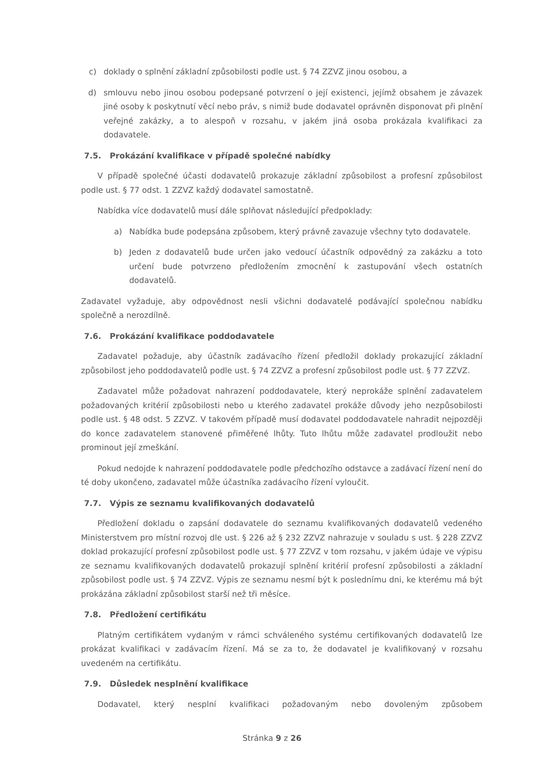c) doklady o splnění základní způsobilosti podle ust. § 74 ZZVZ jinou osobou, a
d) smlouvu nebo jinou osobou podepsané potvrzení o její existenci, jejímž obsahem je závazek jiné osoby k poskytnutí věcí nebo práv, s nimiž bude dodavatel oprávněn disponovat při plnění veřejné zakázky, a to alespoň v rozsahu, v jakém jiná osoba prokázala kvalifikaci za dodavatele.
7.5. Prokázání kvalifikace v případě společné nabídky
V případě společné účasti dodavatelů prokazuje základní způsobilost a profesní způsobilost podle ust. § 77 odst. 1 ZZVZ každý dodavatel samostatně.
Nabídka více dodavatelů musí dále splňovat následující předpoklady:
a) Nabídka bude podepsána způsobem, který právně zavazuje všechny tyto dodavatele.
b) Jeden z dodavatelů bude určen jako vedoucí účastník odpovědný za zakázku a toto určení bude potvrzeno předložením zmocnění k zastupování všech ostatních dodavatelů.
Zadavatel vyžaduje, aby odpovědnost nesli všichni dodavatelé podávající společnou nabídku společně a nerozdílně.
7.6. Prokázání kvalifikace poddodavatele
Zadavatel požaduje, aby účastník zadávacího řízení předložil doklady prokazující základní způsobilost jeho poddodavatelů podle ust. § 74 ZZVZ a profesní způsobilost podle ust. § 77 ZZVZ.
Zadavatel může požadovat nahrazení poddodavatele, který neprokáže splnění zadavatelem požadovaných kritérií způsobilosti nebo u kterého zadavatel prokáže důvody jeho nezpůsobilosti podle ust. § 48 odst. 5 ZZVZ. V takovém případě musí dodavatel poddodavatele nahradit nejpozději do konce zadavatelem stanovené přiměřené lhůty. Tuto lhůtu může zadavatel prodloužit nebo prominout její zmeškání.
Pokud nedojde k nahrazení poddodavatele podle předchozího odstavce a zadávací řízení není do té doby ukončeno, zadavatel může účastníka zadávacího řízení vyloučit.
7.7. Výpis ze seznamu kvalifikovaných dodavatelů
Předložení dokladu o zapsání dodavatele do seznamu kvalifikovaných dodavatelů vedeného Ministerstvem pro místní rozvoj dle ust. § 226 až § 232 ZZVZ nahrazuje v souladu s ust. § 228 ZZVZ doklad prokazující profesní způsobilost podle ust. § 77 ZZVZ v tom rozsahu, v jakém údaje ve výpisu ze seznamu kvalifikovaných dodavatelů prokazují splnění kritérií profesní způsobilosti a základní způsobilost podle ust. § 74 ZZVZ. Výpis ze seznamu nesmí být k poslednímu dni, ke kterému má být prokázána základní způsobilost starší než tři měsíce.
7.8. Předložení certifikátu
Platným certifikátem vydaným v rámci schváleného systému certifikovaných dodavatelů lze prokázat kvalifikaci v zadávacím řízení. Má se za to, že dodavatel je kvalifikovaný v rozsahu uvedeném na certifikátu.
7.9. Důsledek nesplnění kvalifikace
Dodavatel, který nesplní kvalifikaci požadovaným nebo dovoleným způsobem
Stránka 9 z 26